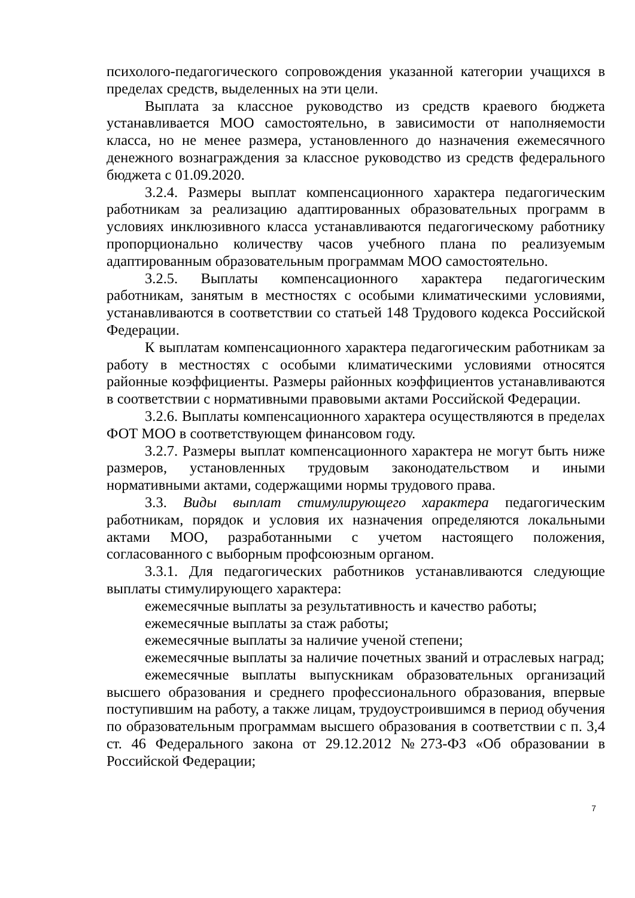психолого-педагогического сопровождения указанной категории учащихся в пределах средств, выделенных на эти цели.
Выплата за классное руководство из средств краевого бюджета устанавливается МОО самостоятельно, в зависимости от наполняемости класса, но не менее размера, установленного до назначения ежемесячного денежного вознаграждения за классное руководство из средств федерального бюджета с 01.09.2020.
3.2.4. Размеры выплат компенсационного характера педагогическим работникам за реализацию адаптированных образовательных программ в условиях инклюзивного класса устанавливаются педагогическому работнику пропорционально количеству часов учебного плана по реализуемым адаптированным образовательным программам МОО самостоятельно.
3.2.5. Выплаты компенсационного характера педагогическим работникам, занятым в местностях с особыми климатическими условиями, устанавливаются в соответствии со статьей 148 Трудового кодекса Российской Федерации.
К выплатам компенсационного характера педагогическим работникам за работу в местностях с особыми климатическими условиями относятся районные коэффициенты. Размеры районных коэффициентов устанавливаются в соответствии с нормативными правовыми актами Российской Федерации.
3.2.6. Выплаты компенсационного характера осуществляются в пределах ФОТ МОО в соответствующем финансовом году.
3.2.7. Размеры выплат компенсационного характера не могут быть ниже размеров, установленных трудовым законодательством и иными нормативными актами, содержащими нормы трудового права.
3.3. Виды выплат стимулирующего характера педагогическим работникам, порядок и условия их назначения определяются локальными актами МОО, разработанными с учетом настоящего положения, согласованного с выборным профсоюзным органом.
3.3.1. Для педагогических работников устанавливаются следующие выплаты стимулирующего характера:
ежемесячные выплаты за результативность и качество работы;
ежемесячные выплаты за стаж работы;
ежемесячные выплаты за наличие ученой степени;
ежемесячные выплаты за наличие почетных званий и отраслевых наград;
ежемесячные выплаты выпускникам образовательных организаций высшего образования и среднего профессионального образования, впервые поступившим на работу, а также лицам, трудоустроившимся в период обучения по образовательным программам высшего образования в соответствии с п. 3,4 ст. 46 Федерального закона от 29.12.2012 №273-ФЗ «Об образовании в Российской Федерации;
7